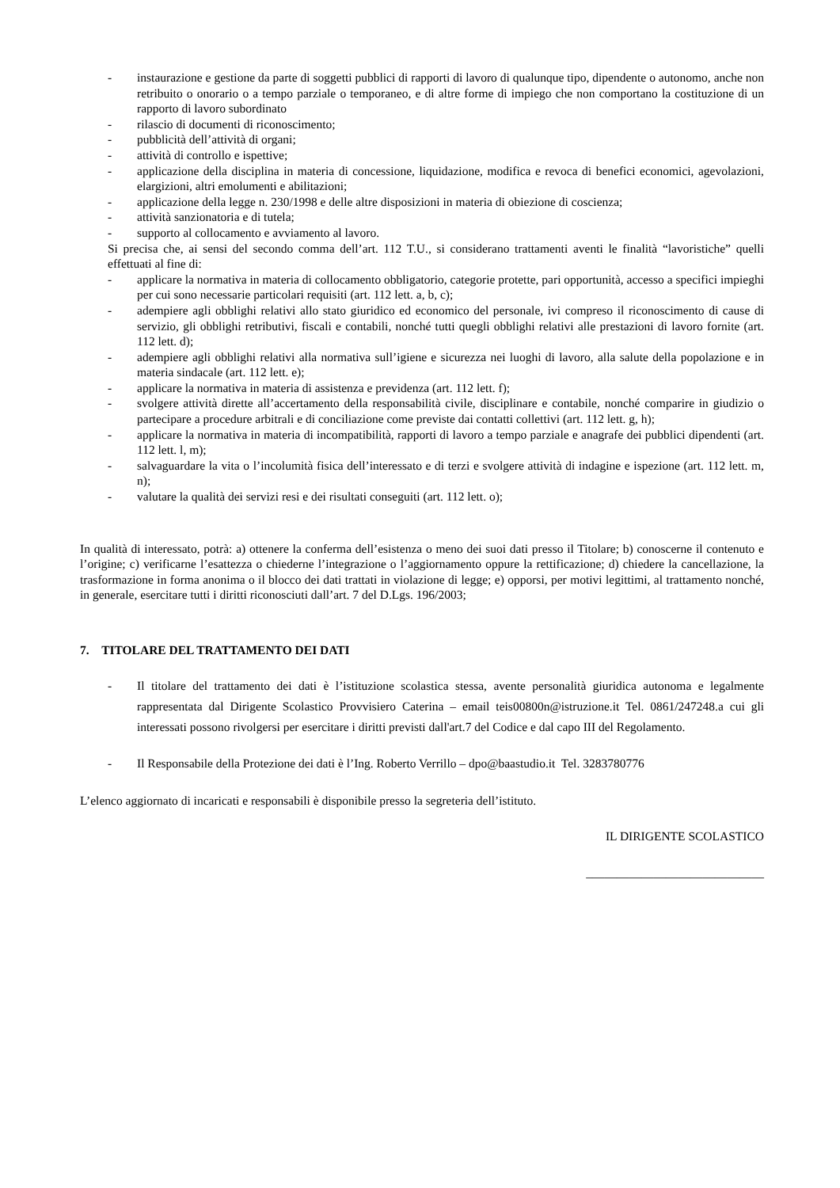- instaurazione e gestione da parte di soggetti pubblici di rapporti di lavoro di qualunque tipo, dipendente o autonomo, anche non retribuito o onorario o a tempo parziale o temporaneo, e di altre forme di impiego che non comportano la costituzione di un rapporto di lavoro subordinato
- rilascio di documenti di riconoscimento;
- pubblicità dell’attività di organi;
- attività di controllo e ispettive;
- applicazione della disciplina in materia di concessione, liquidazione, modifica e revoca di benefici economici, agevolazioni, elargizioni, altri emolumenti e abilitazioni;
- applicazione della legge n. 230/1998 e delle altre disposizioni in materia di obiezione di coscienza;
- attività sanzionatoria e di tutela;
- supporto al collocamento e avviamento al lavoro.
Si precisa che, ai sensi del secondo comma dell’art. 112 T.U., si considerano trattamenti aventi le finalità “lavoristiche” quelli effettuati al fine di:
- applicare la normativa in materia di collocamento obbligatorio, categorie protette, pari opportunità, accesso a specifici impieghi per cui sono necessarie particolari requisiti (art. 112 lett. a, b, c);
- adempiere agli obblighi relativi allo stato giuridico ed economico del personale, ivi compreso il riconoscimento di cause di servizio, gli obblighi retributivi, fiscali e contabili, nonché tutti quegli obblighi relativi alle prestazioni di lavoro fornite (art. 112 lett. d);
- adempiere agli obblighi relativi alla normativa sull’igiene e sicurezza nei luoghi di lavoro, alla salute della popolazione e in materia sindacale (art. 112 lett. e);
- applicare la normativa in materia di assistenza e previdenza (art. 112 lett. f);
- svolgere attività dirette all’accertamento della responsabilità civile, disciplinare e contabile, nonché comparire in giudizio o partecipare a procedure arbitrali e di conciliazione come previste dai contatti collettivi (art. 112 lett. g, h);
- applicare la normativa in materia di incompatibilità, rapporti di lavoro a tempo parziale e anagrafe dei pubblici dipendenti (art. 112 lett. l, m);
- salvaguardare la vita o l’incolumità fisica dell’interessato e di terzi e svolgere attività di indagine e ispezione (art. 112 lett. m, n);
- valutare la qualità dei servizi resi e dei risultati conseguiti (art. 112 lett. o);
In qualità di interessato, potrà: a) ottenere la conferma dell’esistenza o meno dei suoi dati presso il Titolare; b) conoscerne il contenuto e l’origine; c) verificarne l’esattezza o chiederne l’integrazione o l’aggiornamento oppure la rettificazione; d) chiedere la cancellazione, la trasformazione in forma anonima o il blocco dei dati trattati in violazione di legge; e) opporsi, per motivi legittimi, al trattamento nonché, in generale, esercitare tutti i diritti riconosciuti dall’art. 7 del D.Lgs. 196/2003;
7. TITOLARE DEL TRATTAMENTO DEI DATI
- Il titolare del trattamento dei dati è l’istituzione scolastica stessa, avente personalità giuridica autonoma e legalmente rappresentata dal Dirigente Scolastico Provvisiero Caterina – email teis00800n@istruzione.it Tel. 0861/247248.a cui gli interessati possono rivolgersi per esercitare i diritti previsti dall'art.7 del Codice e dal capo III del Regolamento.
- Il Responsabile della Protezione dei dati è l’Ing. Roberto Verrillo – dpo@baastudio.it Tel. 3283780776
L’elenco aggiornato di incaricati e responsabili è disponibile presso la segreteria dell’istituto.
IL DIRIGENTE SCOLASTICO
_____________________________